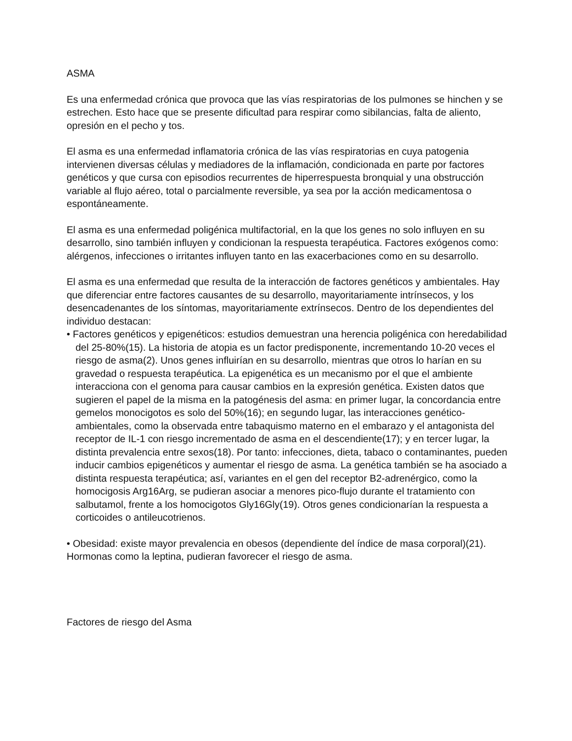ASMA
Es una enfermedad crónica que provoca que las vías respiratorias de los pulmones se hinchen y se estrechen. Esto hace que se presente dificultad para respirar como sibilancias, falta de aliento, opresión en el pecho y tos.
El asma es una enfermedad inflamatoria crónica de las vías respiratorias en cuya patogenia intervienen diversas células y mediadores de la inflamación, condicionada en parte por factores genéticos y que cursa con episodios recurrentes de hiperrespuesta bronquial y una obstrucción variable al flujo aéreo, total o parcialmente reversible, ya sea por la acción medicamentosa o espontáneamente.
El asma es una enfermedad poligénica multifactorial, en la que los genes no solo influyen en su desarrollo, sino también influyen y condicionan la respuesta terapéutica. Factores exógenos como: alérgenos, infecciones o irritantes influyen tanto en las exacerbaciones como en su desarrollo.
El asma es una enfermedad que resulta de la interacción de factores genéticos y ambientales. Hay que diferenciar entre factores causantes de su desarrollo, mayoritariamente intrínsecos, y los desencadenantes de los síntomas, mayoritariamente extrínsecos. Dentro de los dependientes del individuo destacan:
• Factores genéticos y epigenéticos: estudios demuestran una herencia poligénica con heredabilidad del 25-80%(15). La historia de atopia es un factor predisponente, incrementando 10-20 veces el riesgo de asma(2). Unos genes influirían en su desarrollo, mientras que otros lo harían en su gravedad o respuesta terapéutica. La epigenética es un mecanismo por el que el ambiente interacciona con el genoma para causar cambios en la expresión genética. Existen datos que sugieren el papel de la misma en la patogénesis del asma: en primer lugar, la concordancia entre gemelos monocigotos es solo del 50%(16); en segundo lugar, las interacciones genético-ambientales, como la observada entre tabaquismo materno en el embarazo y el antagonista del receptor de IL-1 con riesgo incrementado de asma en el descendiente(17); y en tercer lugar, la distinta prevalencia entre sexos(18). Por tanto: infecciones, dieta, tabaco o contaminantes, pueden inducir cambios epigenéticos y aumentar el riesgo de asma. La genética también se ha asociado a distinta respuesta terapéutica; así, variantes en el gen del receptor B2-adrenérgico, como la homocigosis Arg16Arg, se pudieran asociar a menores pico-flujo durante el tratamiento con salbutamol, frente a los homocigotos Gly16Gly(19). Otros genes condicionarían la respuesta a corticoides o antileucotrienos.
• Obesidad: existe mayor prevalencia en obesos (dependiente del índice de masa corporal)(21). Hormonas como la leptina, pudieran favorecer el riesgo de asma.
Factores de riesgo del Asma